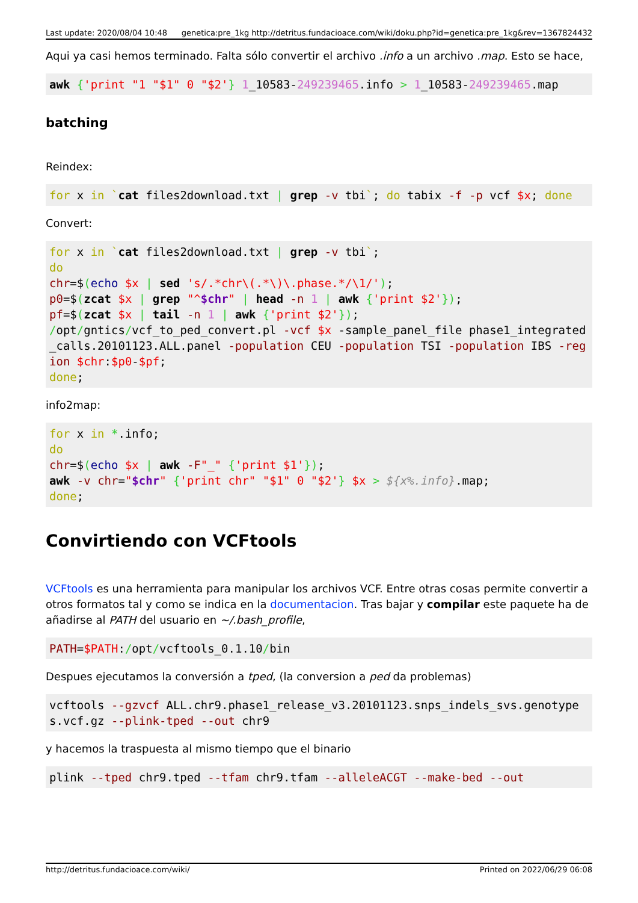Last update: 2020/08/04 10:48 genetica:pre_1kg http://detritus.fundacioace.com/wiki/doku.php?id=genetica:pre_1kg&rev=1367824432
Aqui ya casi hemos terminado. Falta sólo convertir el archivo .info a un archivo .map. Esto se hace,
awk {'print "1 "$1" 0 "$2'} 1_10583-249239465.info > 1_10583-249239465.map
batching
Reindex:
for x in `cat files2download.txt | grep -v tbi`; do tabix -f -p vcf $x; done
Convert:
for x in `cat files2download.txt | grep -v tbi`;
do
chr=$(echo $x | sed 's/.*chr\(.*\)\.phase.*/\1/');
p0=$(zcat $x | grep "^$chr" | head -n 1 | awk {'print $2'});
pf=$(zcat $x | tail -n 1 | awk {'print $2'});
/opt/gntics/vcf_to_ped_convert.pl -vcf $x -sample_panel_file phase1_integrated_calls.20101123.ALL.panel -population CEU -population TSI -population IBS -region $chr:$p0-$pf;
done;
info2map:
for x in *.info;
do
chr=$(echo $x | awk -F"_" {'print $1'});
awk -v chr="$chr" {'print chr" "$1" 0 "$2'} $x > ${x%.info}.map;
done;
Convirtiendo con VCFtools
VCFtools es una herramienta para manipular los archivos VCF. Entre otras cosas permite convertir a otros formatos tal y como se indica en la documentacion. Tras bajar y compilar este paquete ha de añadirse al PATH del usuario en ~/.bash_profile,
PATH=$PATH:/opt/vcftools_0.1.10/bin
Despues ejecutamos la conversión a tped, (la conversion a ped da problemas)
vcftools --gzvcf ALL.chr9.phase1_release_v3.20101123.snps_indels_svs.genotypes.vcf.gz --plink-tped --out chr9
y hacemos la traspuesta al mismo tiempo que el binario
plink --tped chr9.tped --tfam chr9.tfam --alleleACGT --make-bed --out
http://detritus.fundacioace.com/wiki/ Printed on 2022/06/29 06:08